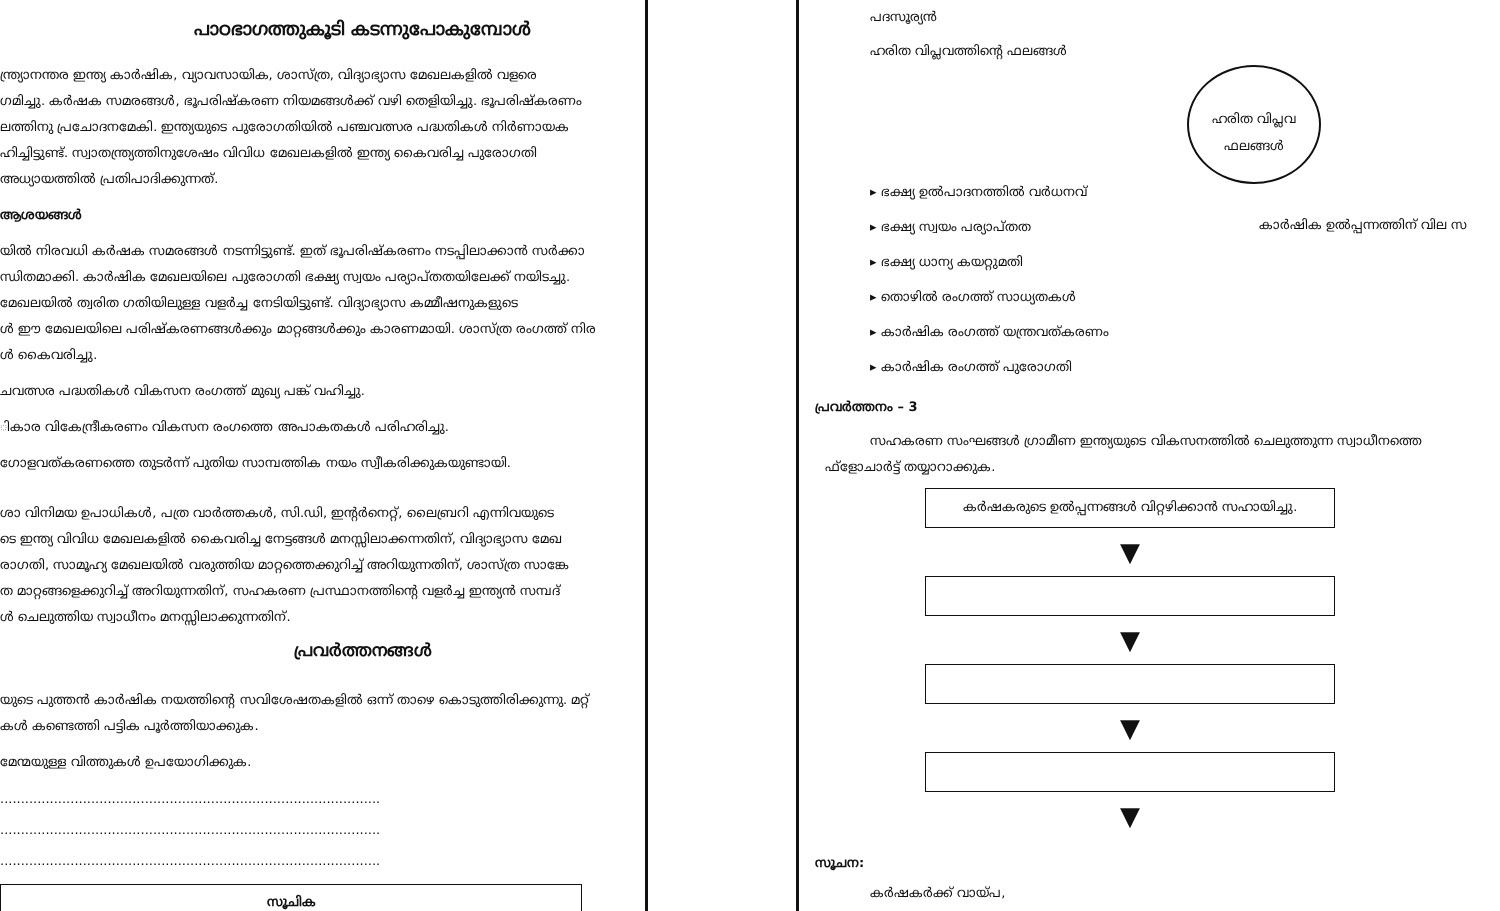പാഠഭാഗത്തുകൂടി കടന്നുപോകുമ്പോൾ
ന്ത്ര്യാനന്തര ഇന്ത്യ കാർഷിക, വ്യാവസായിക, ശാസ്ത്ര, വിദ്യാഭ്യാസ മേഖലകളിൽ വളരെ
ഗമിച്ചു. കർഷക സമരങ്ങൾ, ഭൂപരിഷ്കരണ നിയമങ്ങൾക്ക് വഴി തെളിയിച്ചു. ഭൂപരിഷ്കരണം
ലത്തിനു പ്രചോദനമേകി. ഇന്ത്യയുടെ പുരോഗതിയിൽ പഞ്ചവത്സര പദ്ധതികൾ നിർണായക
ഹിച്ചിട്ടുണ്ട്. സ്വാതന്ത്ര്യത്തിനുശേഷം വിവിധ മേഖലകളിൽ ഇന്ത്യ കൈവരിച്ച പുരോഗതി
അധ്യായത്തിൽ പ്രതിപാദിക്കുന്നത്.
ആശയങ്ങൾ
യിൽ നിരവധി കർഷക സമരങ്ങൾ നടന്നിട്ടുണ്ട്. ഇത് ഭൂപരിഷ്കരണം നടപ്പിലാക്കാൻ സർക്കാ
ന്ധിതമാക്കി. കാർഷിക മേഖലയിലെ പുരോഗതി ഭക്ഷ്യ സ്വയം പര്യാപ്തതയിലേക്ക് നയിടച്ചു.
മേഖലയിൽ ത്വരിത ഗതിയിലുള്ള വളർച്ച നേടിയിട്ടുണ്ട്. വിദ്യാഭ്യാസ കമ്മീഷനുകളുടെ
ൾ ഈ മേഖലയിലെ പരിഷ്കരണങ്ങൾക്കും മാറ്റങ്ങൾക്കും കാരണമായി. ശാസ്ത്ര രംഗത്ത് നിര
ൾ കൈവരിച്ചു.
ചവത്സര പദ്ധതികൾ വികസന രംഗത്ത് മുഖ്യ പങ്ക് വഹിച്ചു.
ികാര വികേന്ദ്രീകരണം വികസന രംഗത്തെ അപാകതകൾ പരിഹരിച്ചു.
ഗോളവത്കരണത്തെ തുടർന്ന് പുതിയ സാമ്പത്തിക നയം സ്വീകരിക്കുകയുണ്ടായി.
ശാ വിനിമയ ഉപാധികൾ, പത്ര വാർത്തകൾ, സി.ഡി, ഇന്റർനെറ്റ്, ലൈബ്രറി എന്നിവയുടെ
ടെ ഇന്ത്യ വിവിധ മേഖലകളിൽ കൈവരിച്ച നേട്ടങ്ങൾ മനസ്സിലാക്കന്നതിന്, വിദ്യാഭ്യാസ മേഖ
രാഗതി, സാമൂഹ്യ മേഖലയിൽ വരുത്തിയ മാറ്റത്തെക്കുറിച്ച് അറിയുന്നതിന്, ശാസ്ത്ര സാങ്കേ
ത മാറ്റങ്ങളെക്കുറിച്ച് അറിയുന്നതിന്, സഹകരണ പ്രസ്ഥാനത്തിന്റെ വളർച്ച ഇന്ത്യൻ സമ്പദ്
ൾ ചെലുത്തിയ സ്വാധീനം മനസ്സിലാക്കുന്നതിന്.
പ്രവർത്തനങ്ങൾ
യുടെ പുത്തൻ കാർഷിക നയത്തിന്റെ സവിശേഷതകളിൽ ഒന്ന് താഴെ കൊടുത്തിരിക്കുന്നു. മറ്റ്
കൾ കണ്ടെത്തി പട്ടിക പൂർത്തിയാക്കുക.
മേന്മയുള്ള വിത്തുകൾ ഉപയോഗിക്കുക.
............................................................................................
............................................................................................
............................................................................................
സൂചിക
ഹരിത വിപ്ലവ
ഫലങ്ങൾ
പദസൂര്യൻ
ഹരിത വിപ്ലവത്തിന്റെ ഫലങ്ങൾ
കാർഷിക ഉൽപ്പന്നത്തിന് വില സ
▸ ഭക്ഷ്യ ഉൽപാദനത്തിൽ വർധനവ്
▸ ഭക്ഷ്യ സ്വയം പര്യാപ്തത
▸ ഭക്ഷ്യ ധാന്യ കയറ്റുമതി
▸ തൊഴിൽ രംഗത്ത് സാധ്യതകൾ
▸ കാർഷിക രംഗത്ത് യന്ത്രവത്കരണം
▸ കാർഷിക രംഗത്ത് പുരോഗതി
പ്രവർത്തനം – 3
സഹകരണ സംഘങ്ങൾ ഗ്രാമീണ ഇന്ത്യയുടെ വികസനത്തിൽ ചെലുത്തുന്ന സ്വാധീനത്തെ
ഫ്ളോചാർട്ട് തയ്യാറാക്കുക.
കർഷകരുടെ ഉൽപ്പന്നങ്ങൾ വിറ്റഴിക്കാൻ സഹായിച്ചു.
▼
▼
▼
▼
സൂചന:
കർഷകർക്ക് വായ്പ,